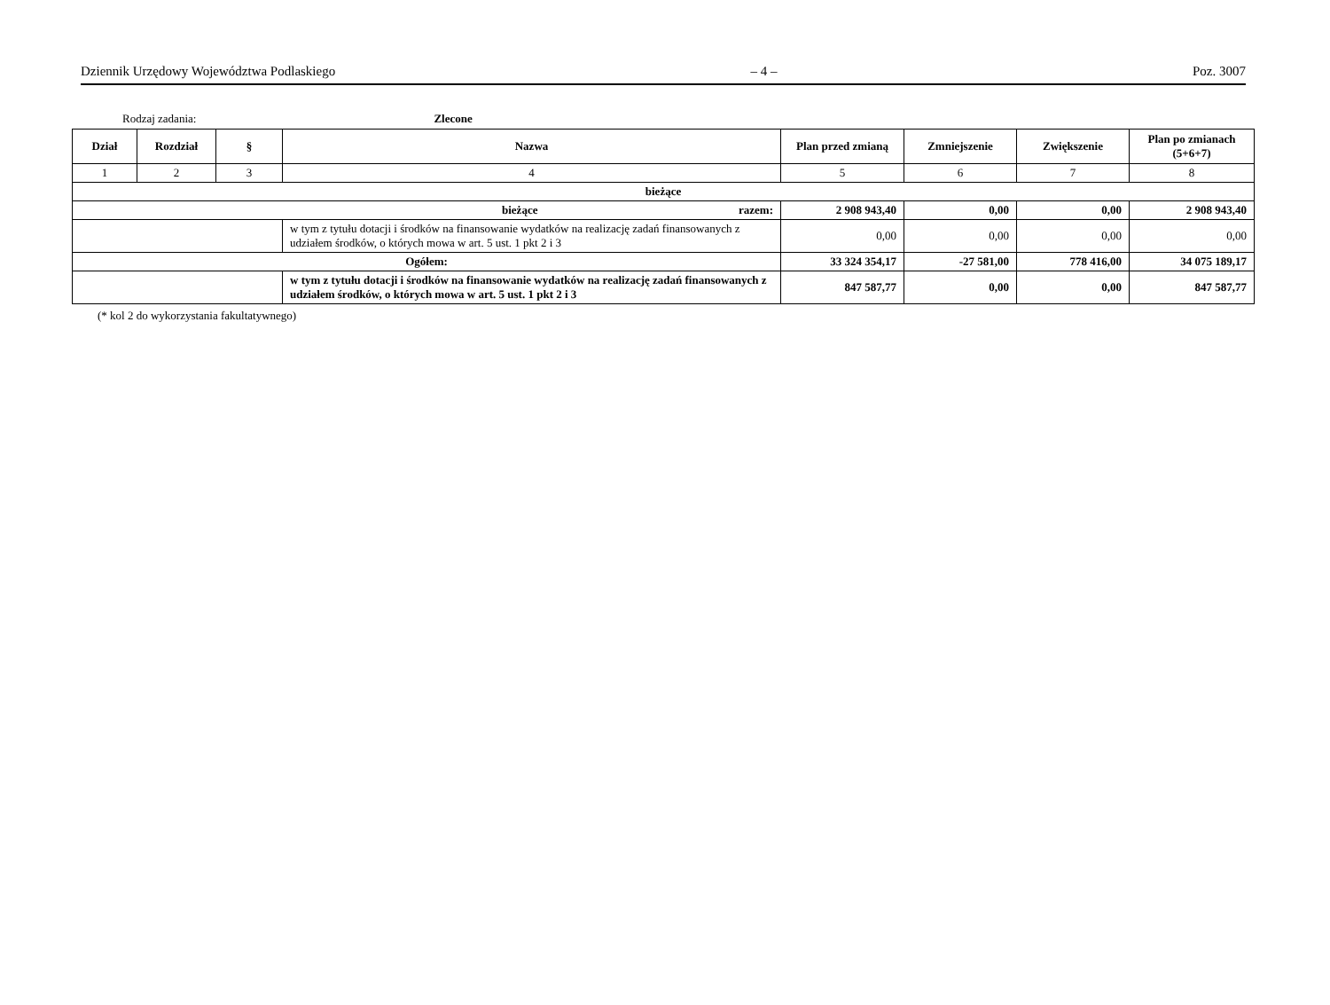Dziennik Urzędowy Województwa Podlaskiego – 4 – Poz. 3007
Rodzaj zadania: Zlecone
| Dział | Rozdział | § | Nazwa | Plan przed zmianą | Zmniejszenie | Zwiększenie | Plan po zmianach (5+6+7) |
| --- | --- | --- | --- | --- | --- | --- | --- |
| 1 | 2 | 3 | 4 | 5 | 6 | 7 | 8 |
| bieżące | | | | | | | |
| bieżące razem: | | | | 2 908 943,40 | 0,00 | 0,00 | 2 908 943,40 |
| | | | w tym z tytułu dotacji i środków na finansowanie wydatków na realizację zadań finansowanych z udziałem środków, o których mowa w art. 5 ust. 1 pkt 2 i 3 | 0,00 | 0,00 | 0,00 | 0,00 |
| Ogółem: | | | | 33 324 354,17 | -27 581,00 | 778 416,00 | 34 075 189,17 |
| | | | w tym z tytułu dotacji i środków na finansowanie wydatków na realizację zadań finansowanych z udziałem środków, o których mowa w art. 5 ust. 1 pkt 2 i 3 | 847 587,77 | 0,00 | 0,00 | 847 587,77 |
(* kol 2 do wykorzystania fakultatywnego)